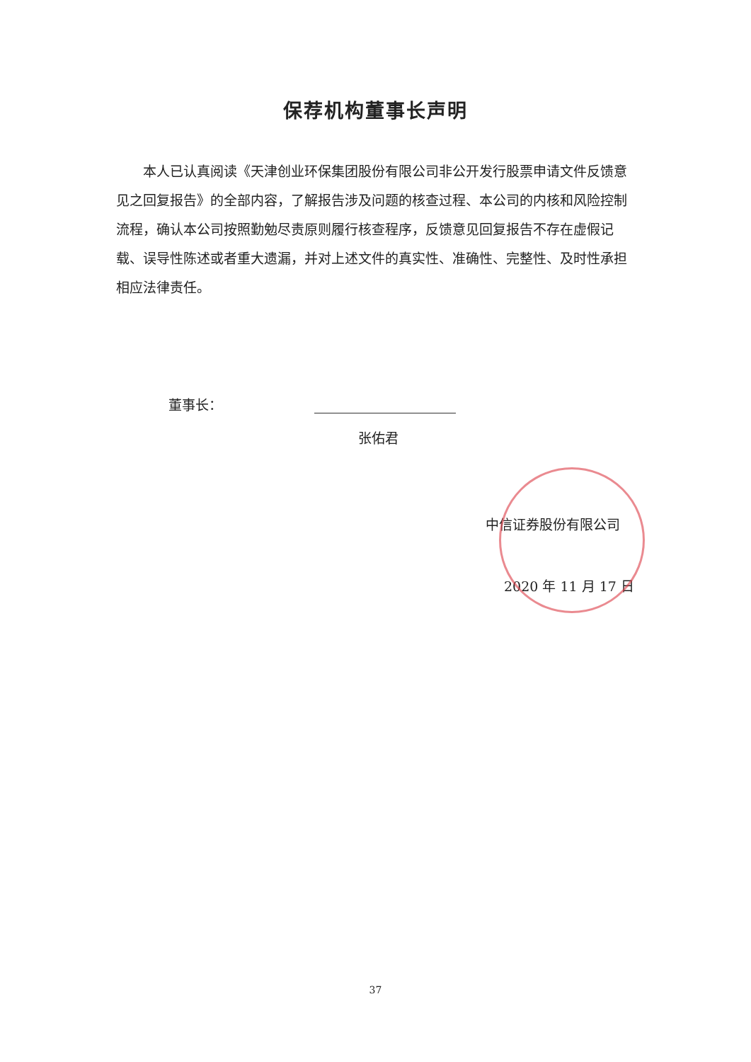保荐机构董事长声明
本人已认真阅读《天津创业环保集团股份有限公司非公开发行股票申请文件反馈意见之回复报告》的全部内容，了解报告涉及问题的核查过程、本公司的内核和风险控制流程，确认本公司按照勤勉尽责原则履行核查程序，反馈意见回复报告不存在虚假记载、误导性陈述或者重大遗漏，并对上述文件的真实性、准确性、完整性、及时性承担相应法律责任。
董事长：
张佑君
中信证券股份有限公司
2020 年 11 月 17 日
37